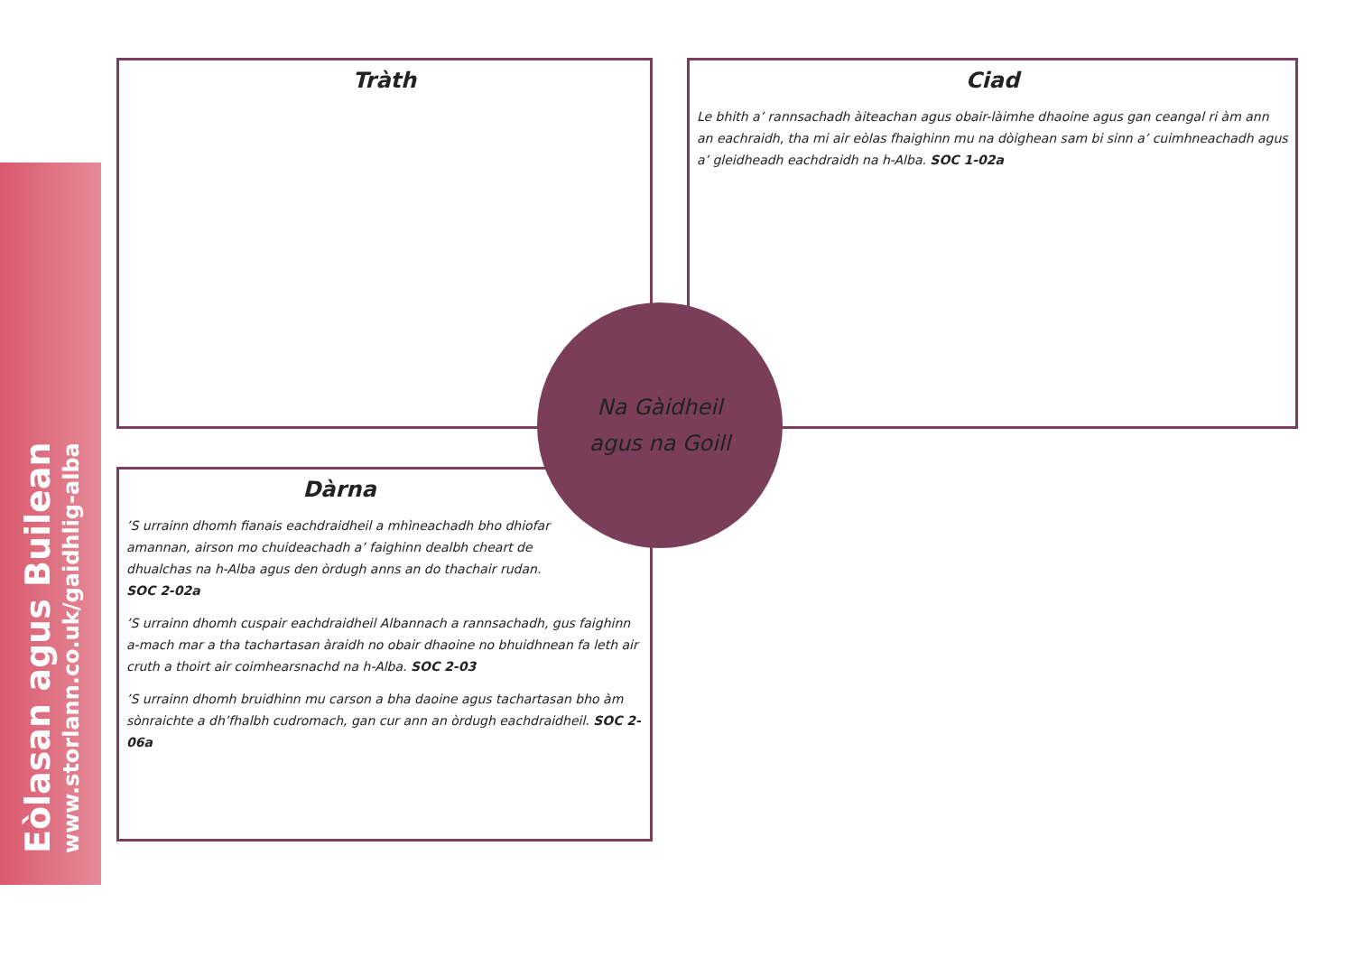Eòlasan agus Builean
www.storlann.co.uk/gaidhlig-alba
Tràth
Ciad
Le bhith a’ rannsachadh àiteachan agus obair-làimhe dhaoine agus gan ceangal ri àm ann an eachraidh, tha mi air eòlas fhaighinn mu na dòighean sam bi sinn a’ cuimhneachadh agus a’ gleidheadh eachdraidh na h-Alba. SOC 1-02a
Dàrna
’S urrainn dhomh fianais eachdraidheil a mhìneachadh bho dhiofar amannan, airson mo chuideachadh a’ faighinn dealbh cheart de dhualchas na h-Alba agus den òrdugh anns an do thachair rudan. SOC 2-02a
’S urrainn dhomh cuspair eachdraidheil Albannach a rannsachadh, gus faighinn a-mach mar a tha tachartasan àraidh no obair dhaoine no bhuidhnean fa leth air cruth a thoirt air coimhearsnachd na h-Alba. SOC 2-03
’S urrainn dhomh bruidhinn mu carson a bha daoine agus tachartasan bho àm sònraichte a dh’fhalbh cudromach, gan cur ann an òrdugh eachdraidheil. SOC 2-06a
Na Gàidheil
agus na Goill